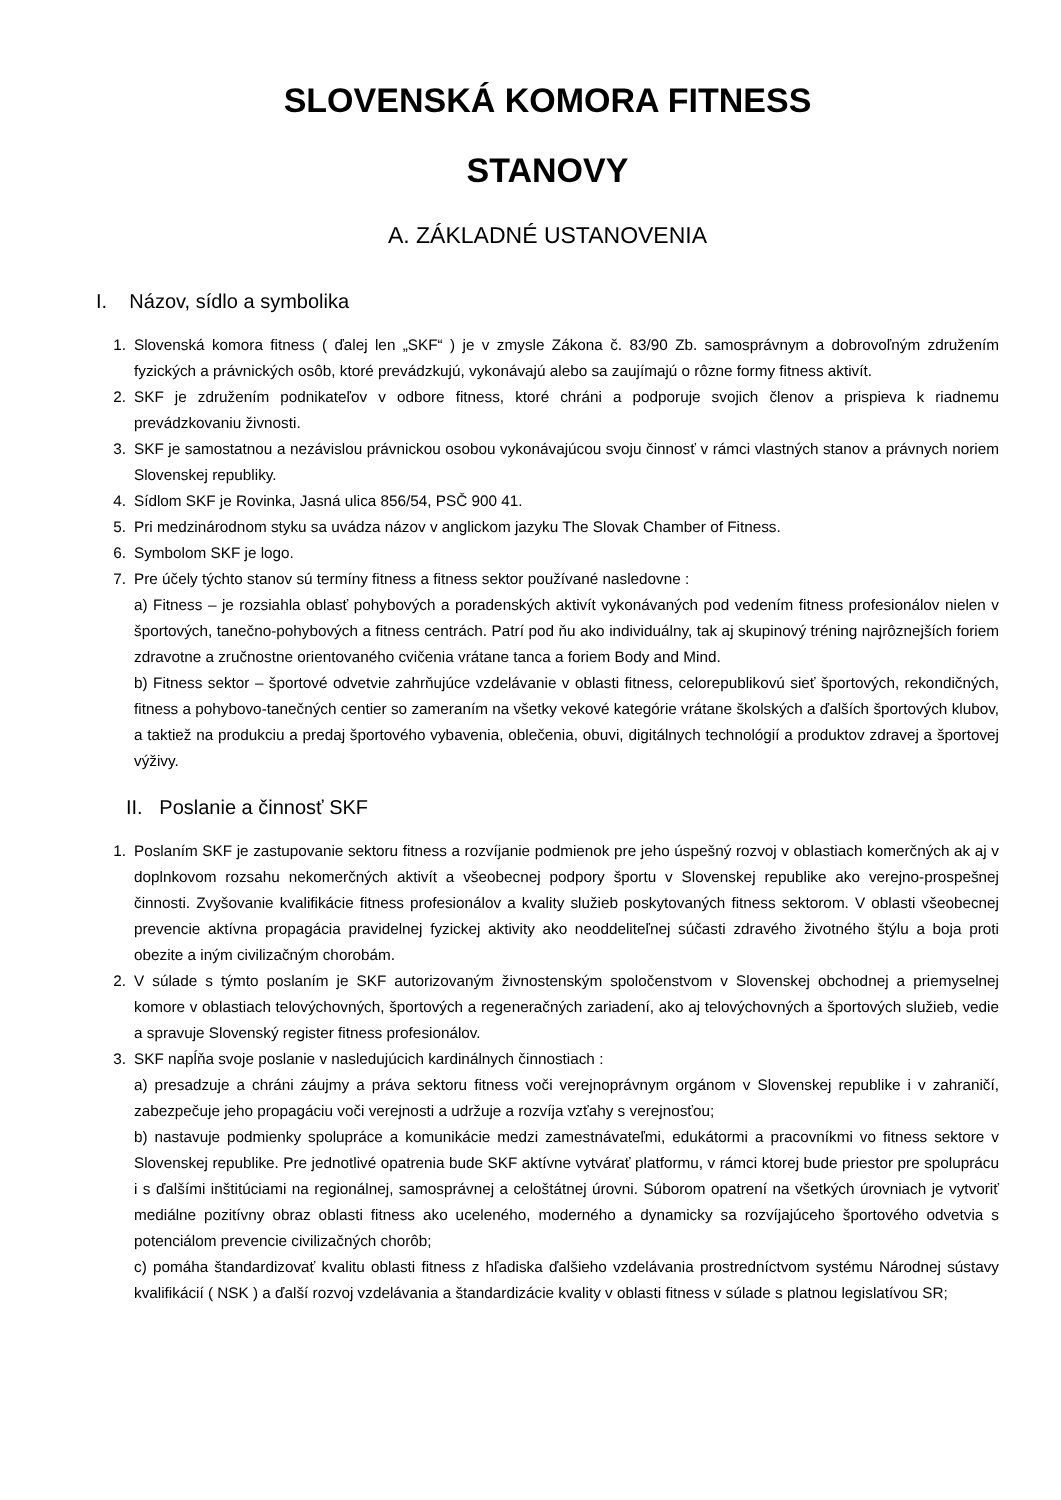SLOVENSKÁ KOMORA FITNESS
STANOVY
A. ZÁKLADNÉ USTANOVENIA
I. Názov, sídlo a symbolika
1. Slovenská komora fitness ( ďalej len „SKF“ ) je v zmysle Zákona č. 83/90 Zb. samosprávnym a dobrovoľným združením fyzických a právnických osôb, ktoré prevádzkujú, vykonávajú alebo sa zaujímajú o rôzne formy fitness aktivít.
2. SKF je združením podnikateľov v odbore fitness, ktoré chráni a podporuje svojich členov a prispieva k riadnemu prevádzkovaniu živnosti.
3. SKF je samostatnou a nezávislou právnickou osobou vykonávajúcou svoju činnosť v rámci vlastných stanov a právnych noriem Slovenskej republiky.
4. Sídlom SKF je Rovinka, Jasná ulica 856/54, PSČ 900 41.
5. Pri medzinárodnom styku sa uvádza názov v anglickom jazyku The Slovak Chamber of Fitness.
6. Symbolom SKF je logo.
7. Pre účely týchto stanov sú termíny fitness a fitness sektor používané nasledovne :
a) Fitness – je rozsiahla oblasť pohybových a poradenských aktivít vykonávaných pod vedením fitness profesionálov nielen v športových, tanečno-pohybových a fitness centrách. Patrí pod ňu ako individuálny, tak aj skupinový tréning najrôznejších foriem zdravotne a zručnostne orientovaného cvičenia vrátane tanca a foriem Body and Mind.
b) Fitness sektor – športové odvetvie zahrňujúce vzdelávanie v oblasti fitness, celorepublikovú sieť športových, rekondičných, fitness a pohybovo-tanečných centier so zameraním na všetky vekové kategórie vrátane školských a ďalších športových klubov, a taktiež na produkciu a predaj športového vybavenia, oblečenia, obuvi, digitálnych technológií a produktov zdravej a športovej výživy.
II. Poslanie a činnosť SKF
1. Poslaním SKF je zastupovanie sektoru fitness a rozvíjanie podmienok pre jeho úspešný rozvoj v oblastiach komerčných ak aj v doplnkovom rozsahu nekomerčných aktivít a všeobecnej podpory športu v Slovenskej republike ako verejno-prospešnej činnosti. Zvyšovanie kvalifikácie fitness profesionálov a kvality služieb poskytovaných fitness sektorom. V oblasti všeobecnej prevencie aktívna propagácia pravidelnej fyzickej aktivity ako neoddeliteľnej súčasti zdravého životného štýlu a boja proti obezite a iným civilizačným chorobám.
2. V súlade s týmto poslaním je SKF autorizovaným živnostenským spoločenstvom v Slovenskej obchodnej a priemyselnej komore v oblastiach telovýchovných, športových a regeneračných zariadení, ako aj telovýchovných a športových služieb, vedie a spravuje Slovenský register fitness profesionálov.
3. SKF napĺňa svoje poslanie v nasledujúcich kardinálnych činnostiach :
a) presadzuje a chráni záujmy a práva sektoru fitness voči verejnoprávnym orgánom v Slovenskej republike i v zahraničí, zabezpečuje jeho propagáciu voči verejnosti a udržuje a rozvíja vzťahy s verejnosťou;
b) nastavuje podmienky spolupráce a komunikácie medzi zamestnávateľmi, edukátormi a pracovníkmi vo fitness sektore v Slovenskej republike. Pre jednotlivé opatrenia bude SKF aktívne vytvárať platformu, v rámci ktorej bude priestor pre spoluprácu i s ďalšími inštitúciami na regionálnej, samosprávnej a celoštátnej úrovni. Súborom opatrení na všetkých úrovniach je vytvoriť mediálne pozitívny obraz oblasti fitness ako uceleného, moderného a dynamicky sa rozvíjajúceho športového odvetvia s potenciálom prevencie civilizačných chorôb;
c) pomáha štandardizovať kvalitu oblasti fitness z hľadiska ďalšieho vzdelávania prostredníctvom systému Národnej sústavy kvalifikácií ( NSK ) a ďalší rozvoj vzdelávania a štandardizácie kvality v oblasti fitness v súlade s platnou legislatívou SR;